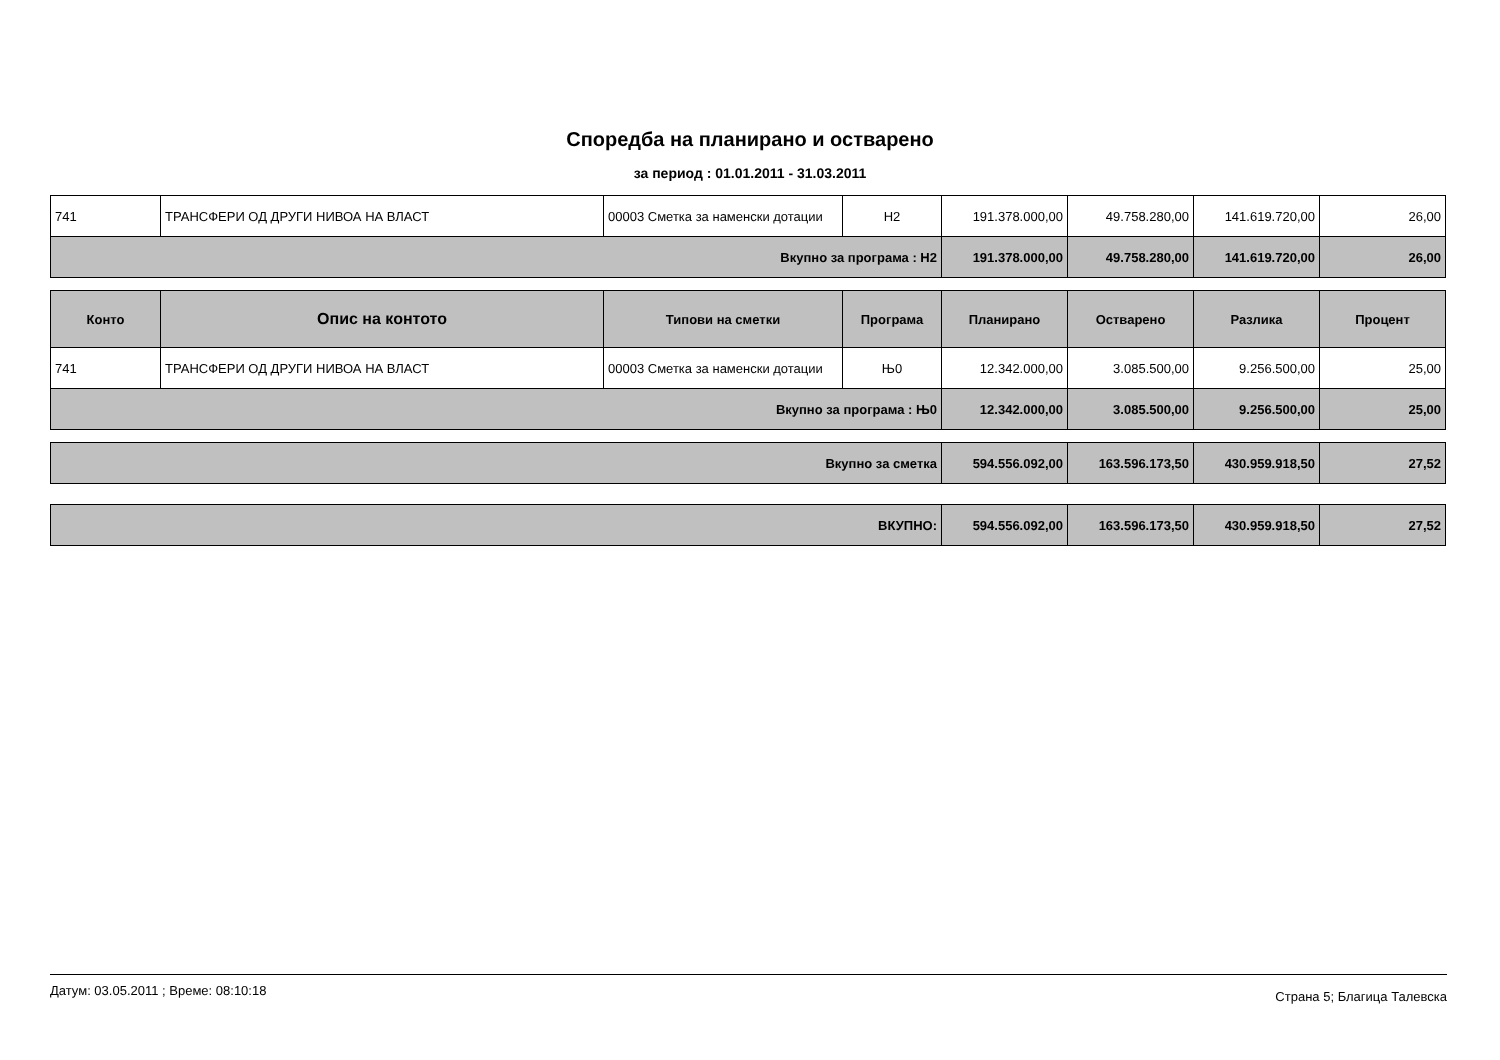Споредба на планирано и остварено
за период : 01.01.2011 - 31.03.2011
| 741 | ТРАНСФЕРИ ОД ДРУГИ НИВОА НА ВЛАСТ | 00003 Сметка за наменски дотации | Н2 | 191.378.000,00 | 49.758.280,00 | 141.619.720,00 | 26,00 |
| Вкупно за програма : Н2 | | | | 191.378.000,00 | 49.758.280,00 | 141.619.720,00 | 26,00 |
| Конто | Опис на контото | Типови на сметки | Програма | Планирано | Остварено | Разлика | Процент |
| --- | --- | --- | --- | --- | --- | --- | --- |
| 741 | ТРАНСФЕРИ ОД ДРУГИ НИВОА НА ВЛАСТ | 00003 Сметка за наменски дотации | Њ0 | 12.342.000,00 | 3.085.500,00 | 9.256.500,00 | 25,00 |
| Вкупно за програма : Њ0 | | | | 12.342.000,00 | 3.085.500,00 | 9.256.500,00 | 25,00 |
| Вкупно за сметка | 594.556.092,00 | 163.596.173,50 | 430.959.918,50 | 27,52 |
| ВКУПНО: | 594.556.092,00 | 163.596.173,50 | 430.959.918,50 | 27,52 |
Датум: 03.05.2011 ; Време: 08:10:18 Страна 5; Благица Талевска